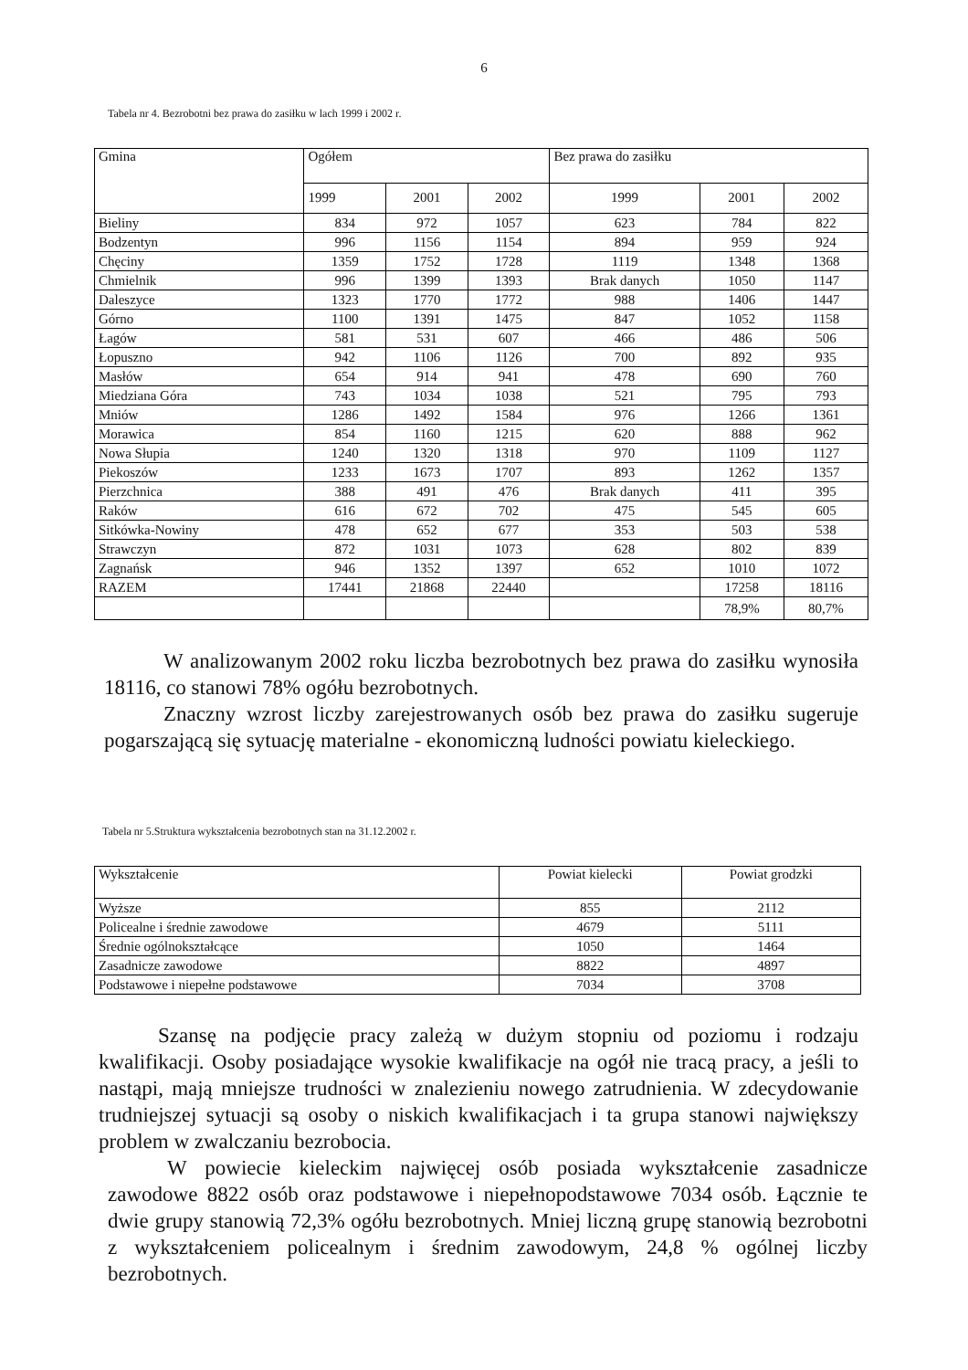6
Tabela nr 4. Bezrobotni bez prawa do zasiłku w lach 1999 i 2002 r.
| Gmina | Ogółem | | | Bez prawa do zasiłku | | |
| | 1999 | 2001 | 2002 | 1999 | 2001 | 2002 |
| Bieliny | 834 | 972 | 1057 | 623 | 784 | 822 |
| Bodzentyn | 996 | 1156 | 1154 | 894 | 959 | 924 |
| Chęciny | 1359 | 1752 | 1728 | 1119 | 1348 | 1368 |
| Chmielnik | 996 | 1399 | 1393 | Brak danych | 1050 | 1147 |
| Daleszyce | 1323 | 1770 | 1772 | 988 | 1406 | 1447 |
| Górno | 1100 | 1391 | 1475 | 847 | 1052 | 1158 |
| Łagów | 581 | 531 | 607 | 466 | 486 | 506 |
| Łopuszno | 942 | 1106 | 1126 | 700 | 892 | 935 |
| Masłów | 654 | 914 | 941 | 478 | 690 | 760 |
| Miedziana Góra | 743 | 1034 | 1038 | 521 | 795 | 793 |
| Mniów | 1286 | 1492 | 1584 | 976 | 1266 | 1361 |
| Morawica | 854 | 1160 | 1215 | 620 | 888 | 962 |
| Nowa Słupia | 1240 | 1320 | 1318 | 970 | 1109 | 1127 |
| Piekoszów | 1233 | 1673 | 1707 | 893 | 1262 | 1357 |
| Pierzchnica | 388 | 491 | 476 | Brak danych | 411 | 395 |
| Raków | 616 | 672 | 702 | 475 | 545 | 605 |
| Sitkówka-Nowiny | 478 | 652 | 677 | 353 | 503 | 538 |
| Strawczyn | 872 | 1031 | 1073 | 628 | 802 | 839 |
| Zagnańsk | 946 | 1352 | 1397 | 652 | 1010 | 1072 |
| RAZEM | 17441 | 21868 | 22440 | | 17258 | 18116 |
| | | | | | 78,9% | 80,7% |
W analizowanym 2002 roku liczba bezrobotnych bez prawa do zasiłku wynosiła 18116, co stanowi 78% ogółu bezrobotnych.
Znaczny wzrost liczby zarejestrowanych osób bez prawa do zasiłku sugeruje pogarszającą się sytuację materialne - ekonomiczną ludności powiatu kieleckiego.
Tabela nr 5.Struktura wykształcenia bezrobotnych stan na 31.12.2002 r.
| Wykształcenie | Powiat kielecki | Powiat grodzki |
| Wyższe | 855 | 2112 |
| Policealne i średnie zawodowe | 4679 | 5111 |
| Średnie ogólnokształcące | 1050 | 1464 |
| Zasadnicze zawodowe | 8822 | 4897 |
| Podstawowe i niepełne podstawowe | 7034 | 3708 |
Szansę na podjęcie pracy zależą w dużym stopniu od poziomu i rodzaju kwalifikacji. Osoby posiadające wysokie kwalifikacje na ogół nie tracą pracy, a jeśli to nastąpi, mają mniejsze trudności w znalezieniu nowego zatrudnienia. W zdecydowanie trudniejszej sytuacji są osoby o niskich kwalifikacjach i ta grupa stanowi największy problem w zwalczaniu bezrobocia.
W powiecie kieleckim najwięcej osób posiada wykształcenie zasadnicze zawodowe 8822 osób oraz podstawowe i niepełnopodstawowe 7034 osób. Łącznie te dwie grupy stanowią 72,3% ogółu bezrobotnych. Mniej liczną grupę stanowią bezrobotni z wykształceniem policealnym i średnim zawodowym, 24,8 % ogólnej liczby bezrobotnych.